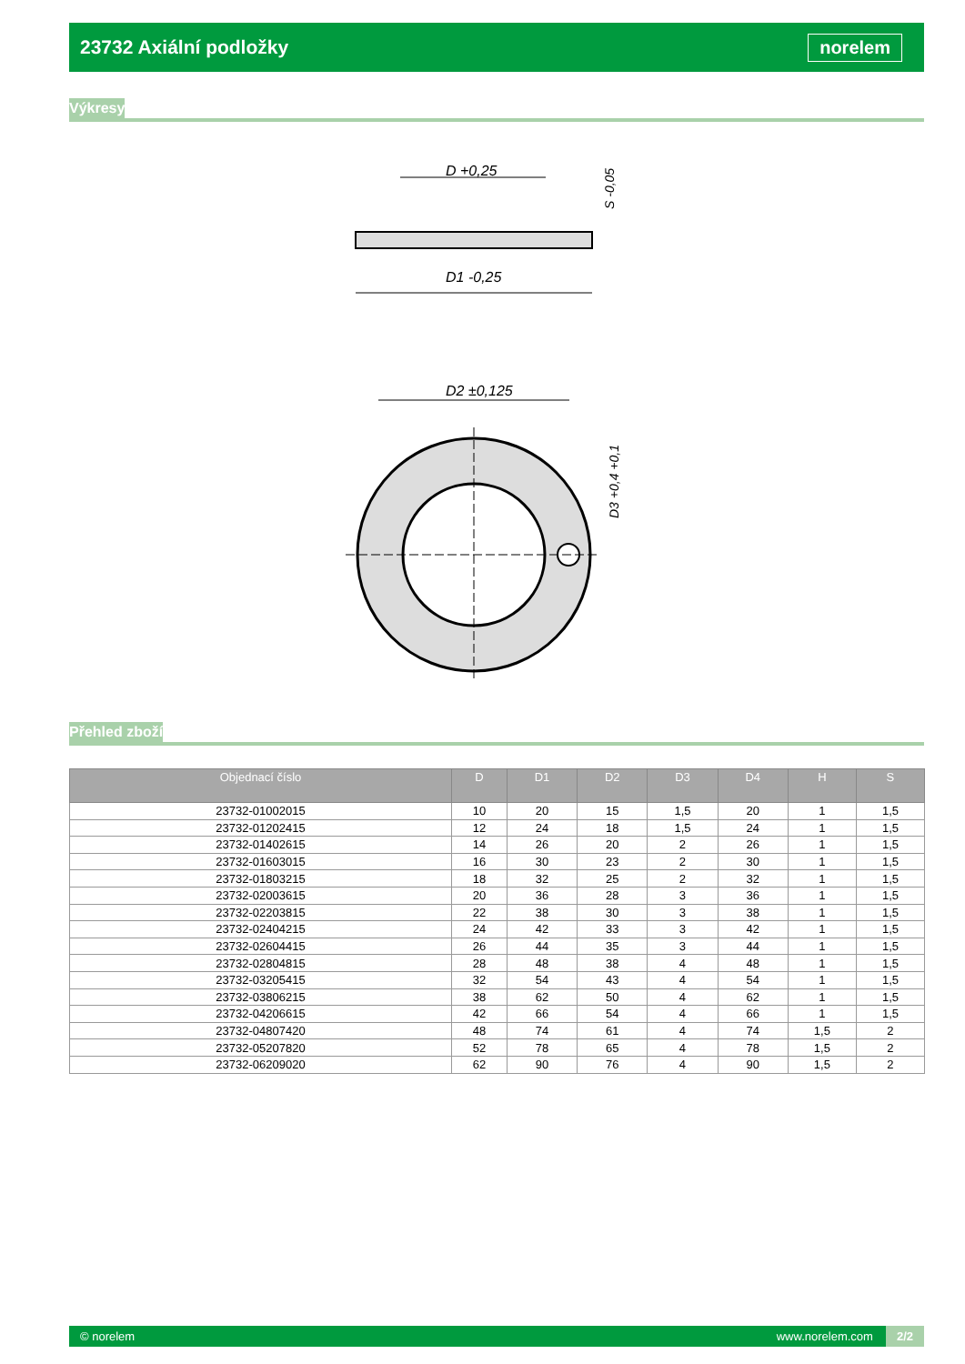23732 Axiální podložky
norelem
Výkresy
D +0,25
D1 -0,25
S -0,05
D2 ±0,125
D3 +0,4 +0,1
Přehled zboží
| Objednací číslo | D | D1 | D2 | D3 | D4 | H | S |
| --- | --- | --- | --- | --- | --- | --- | --- |
| 23732-01002015 | 10 | 20 | 15 | 1,5 | 20 | 1 | 1,5 |
| 23732-01202415 | 12 | 24 | 18 | 1,5 | 24 | 1 | 1,5 |
| 23732-01402615 | 14 | 26 | 20 | 2 | 26 | 1 | 1,5 |
| 23732-01603015 | 16 | 30 | 23 | 2 | 30 | 1 | 1,5 |
| 23732-01803215 | 18 | 32 | 25 | 2 | 32 | 1 | 1,5 |
| 23732-02003615 | 20 | 36 | 28 | 3 | 36 | 1 | 1,5 |
| 23732-02203815 | 22 | 38 | 30 | 3 | 38 | 1 | 1,5 |
| 23732-02404215 | 24 | 42 | 33 | 3 | 42 | 1 | 1,5 |
| 23732-02604415 | 26 | 44 | 35 | 3 | 44 | 1 | 1,5 |
| 23732-02804815 | 28 | 48 | 38 | 4 | 48 | 1 | 1,5 |
| 23732-03205415 | 32 | 54 | 43 | 4 | 54 | 1 | 1,5 |
| 23732-03806215 | 38 | 62 | 50 | 4 | 62 | 1 | 1,5 |
| 23732-04206615 | 42 | 66 | 54 | 4 | 66 | 1 | 1,5 |
| 23732-04807420 | 48 | 74 | 61 | 4 | 74 | 1,5 | 2 |
| 23732-05207820 | 52 | 78 | 65 | 4 | 78 | 1,5 | 2 |
| 23732-06209020 | 62 | 90 | 76 | 4 | 90 | 1,5 | 2 |
© norelem www.norelem.com 2/2